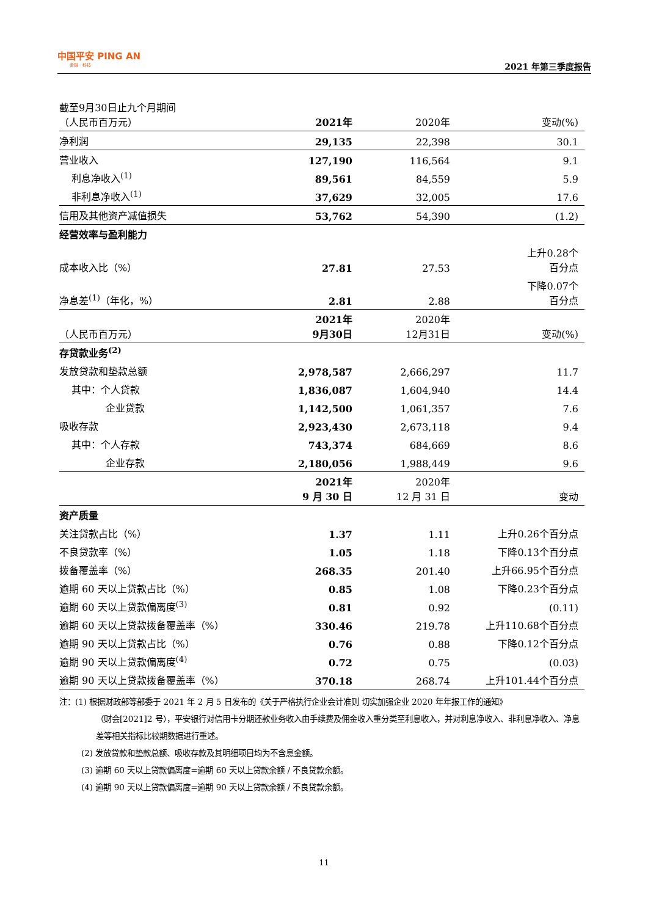中国平安 PING AN
金融 · 科技
2021 年第三季度报告
| 截至9月30日止九个月期间 （人民币百万元） | 2021年 | 2020年 | 变动(%) |
| 净利润 | 29,135 | 22,398 | 30.1 |
| 营业收入 | 127,190 | 116,564 | 9.1 |
| 利息净收入<sup>(1)</sup> | 89,561 | 84,559 | 5.9 |
| 非利息净收入<sup>(1)</sup> | 37,629 | 32,005 | 17.6 |
| 信用及其他资产减值损失 | 53,762 | 54,390 | (1.2) |
| 经营效率与盈利能力 | | | |
| 成本收入比（%） | 27.81 | 27.53 | 上升0.28个 百分点 |
| 净息差<sup>(1)</sup>（年化，%） | 2.81 | 2.88 | 下降0.07个 百分点 |
| （人民币百万元） | 2021年 9月30日 | 2020年 12月31日 | 变动(%) |
| 存贷款业务<sup>(2)</sup> | | | |
| 发放贷款和垫款总额 | 2,978,587 | 2,666,297 | 11.7 |
| 其中：个人贷款 | 1,836,087 | 1,604,940 | 14.4 |
| 企业贷款 | 1,142,500 | 1,061,357 | 7.6 |
| 吸收存款 | 2,923,430 | 2,673,118 | 9.4 |
| 其中：个人存款 | 743,374 | 684,669 | 8.6 |
| 企业存款 | 2,180,056 | 1,988,449 | 9.6 |
| | 2021年 9 月 30 日 | 2020年 12 月 31 日 | 变动 |
| 资产质量 | | | |
| 关注贷款占比（%） | 1.37 | 1.11 | 上升0.26个百分点 |
| 不良贷款率（%） | 1.05 | 1.18 | 下降0.13个百分点 |
| 拨备覆盖率（%） | 268.35 | 201.40 | 上升66.95个百分点 |
| 逾期 60 天以上贷款占比（%） | 0.85 | 1.08 | 下降0.23个百分点 |
| 逾期 60 天以上贷款偏离度<sup>(3)</sup> | 0.81 | 0.92 | (0.11) |
| 逾期 60 天以上贷款拨备覆盖率（%） | 330.46 | 219.78 | 上升110.68个百分点 |
| 逾期 90 天以上贷款占比（%） | 0.76 | 0.88 | 下降0.12个百分点 |
| 逾期 90 天以上贷款偏离度<sup>(4)</sup> | 0.72 | 0.75 | (0.03) |
| 逾期 90 天以上贷款拨备覆盖率（%） | 370.18 | 268.74 | 上升101.44个百分点 |
注：(1) 根据财政部等部委于 2021 年 2 月 5 日发布的《关于严格执行企业会计准则 切实加强企业 2020 年年报工作的通知》
（财会[2021]2 号），平安银行对信用卡分期还款业务收入由手续费及佣金收入重分类至利息收入，并对利息净收入、非利息净收入、净息差等相关指标比较期数据进行重述。
(2) 发放贷款和垫款总额、吸收存款及其明细项目均为不含息金额。
(3) 逾期 60 天以上贷款偏离度=逾期 60 天以上贷款余额 / 不良贷款余额。
(4) 逾期 90 天以上贷款偏离度=逾期 90 天以上贷款余额 / 不良贷款余额。
11